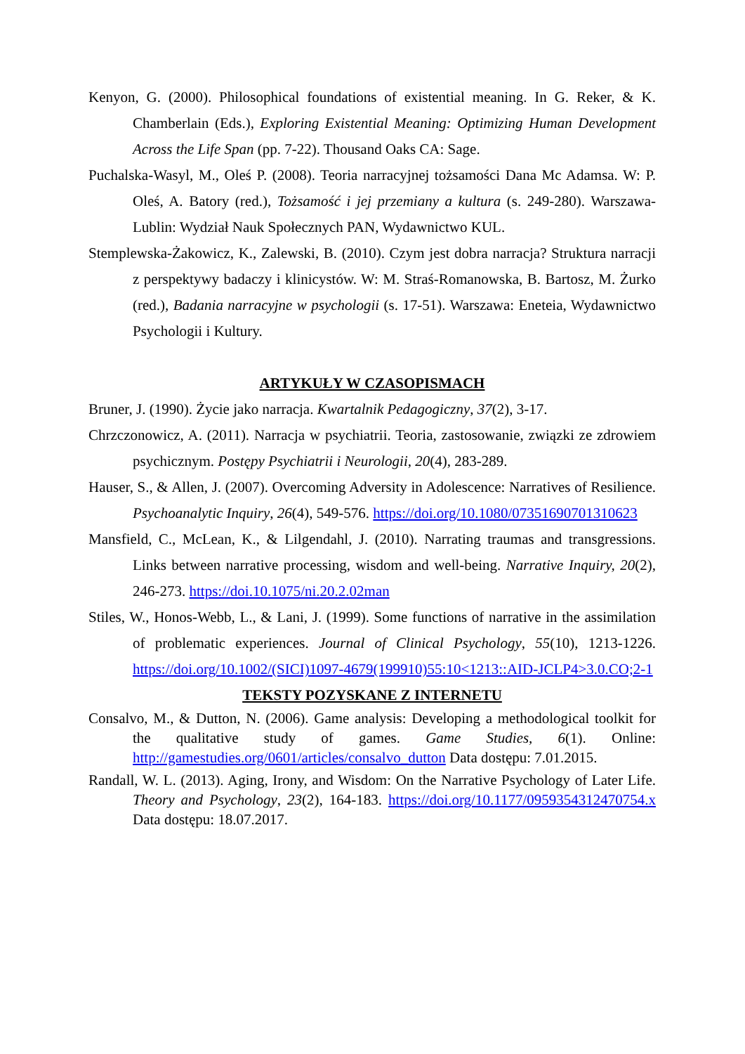Kenyon, G. (2000). Philosophical foundations of existential meaning. In G. Reker, & K. Chamberlain (Eds.), Exploring Existential Meaning: Optimizing Human Development Across the Life Span (pp. 7-22). Thousand Oaks CA: Sage.
Puchalska-Wasyl, M., Oleś P. (2008). Teoria narracyjnej tożsamości Dana Mc Adamsa. W: P. Oleś, A. Batory (red.), Tożsamość i jej przemiany a kultura (s. 249-280). Warszawa-Lublin: Wydział Nauk Społecznych PAN, Wydawnictwo KUL.
Stemplewska-Żakowicz, K., Zalewski, B. (2010). Czym jest dobra narracja? Struktura narracji z perspektywy badaczy i klinicystów. W: M. Straś-Romanowska, B. Bartosz, M. Żurko (red.), Badania narracyjne w psychologii (s. 17-51). Warszawa: Eneteia, Wydawnictwo Psychologii i Kultury.
ARTYKUŁY W CZASOPISMACH
Bruner, J. (1990). Życie jako narracja. Kwartalnik Pedagogiczny, 37(2), 3-17.
Chrzczonowicz, A. (2011). Narracja w psychiatrii. Teoria, zastosowanie, związki ze zdrowiem psychicznym. Postępy Psychiatrii i Neurologii, 20(4), 283-289.
Hauser, S., & Allen, J. (2007). Overcoming Adversity in Adolescence: Narratives of Resilience. Psychoanalytic Inquiry, 26(4), 549-576. https://doi.org/10.1080/07351690701310623
Mansfield, C., McLean, K., & Lilgendahl, J. (2010). Narrating traumas and transgressions. Links between narrative processing, wisdom and well-being. Narrative Inquiry, 20(2), 246-273. https://doi.10.1075/ni.20.2.02man
Stiles, W., Honos-Webb, L., & Lani, J. (1999). Some functions of narrative in the assimilation of problematic experiences. Journal of Clinical Psychology, 55(10), 1213-1226. https://doi.org/10.1002/(SICI)1097-4679(199910)55:10<1213::AID-JCLP4>3.0.CO;2-1
TEKSTY POZYSKANE Z INTERNETU
Consalvo, M., & Dutton, N. (2006). Game analysis: Developing a methodological toolkit for the qualitative study of games. Game Studies, 6(1). Online: http://gamestudies.org/0601/articles/consalvo_dutton Data dostępu: 7.01.2015.
Randall, W. L. (2013). Aging, Irony, and Wisdom: On the Narrative Psychology of Later Life. Theory and Psychology, 23(2), 164-183. https://doi.org/10.1177/0959354312470754.x Data dostępu: 18.07.2017.